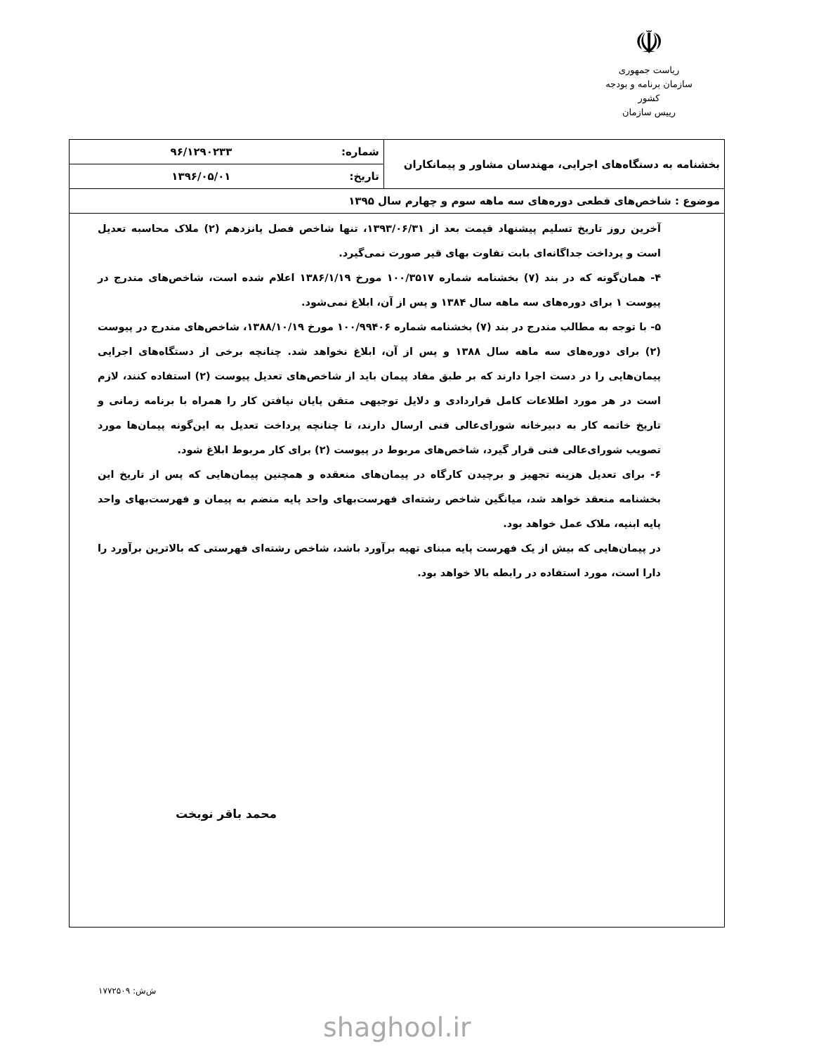☫
ریاست جمهوری
سازمان برنامه و بودجه کشور
رییس سازمان
| بخشنامه به دستگاه‌های اجرایی، مهندسان مشاور و پیمانکاران | شماره: | ۹۶/۱۲۹۰۲۳۳ |
| | تاریخ: | ۱۳۹۶/۰۵/۰۱ |
| موضوع : شاخص‌های قطعی دوره‌های سه ماهه سوم و چهارم سال ۱۳۹۵ | | |
آخرین روز تاریخ تسلیم پیشنهاد قیمت بعد از ۱۳۹۳/۰۶/۳۱، تنها شاخص فصل پانزدهم (۲) ملاک محاسبه تعدیل است و پرداخت جداگانه‌ای بابت تفاوت بهای قیر صورت نمی‌گیرد.
۴- همان‌گونه که در بند (۷) بخشنامه شماره ۱۰۰/۳۵۱۷ مورخ ۱۳۸۶/۱/۱۹ اعلام شده است، شاخص‌های مندرج در پیوست ۱ برای دوره‌های سه ماهه سال ۱۳۸۴ و پس از آن، ابلاغ نمی‌شود.
۵- با توجه به مطالب مندرج در بند (۷) بخشنامه شماره ۱۰۰/۹۹۴۰۶ مورخ ۱۳۸۸/۱۰/۱۹، شاخص‌های مندرج در پیوست (۲) برای دوره‌های سه ماهه سال ۱۳۸۸ و پس از آن، ابلاغ نخواهد شد. چنانچه برخی از دستگاه‌های اجرایی پیمان‌هایی را در دست اجرا دارند که بر طبق مفاد پیمان باید از شاخص‌های تعدیل پیوست (۲) استفاده کنند، لازم است در هر مورد اطلاعات کامل قراردادی و دلایل توجیهی متقن پایان نیافتن کار را همراه با برنامه زمانی و تاریخ خاتمه کار به دبیرخانه شورای‌عالی فنی ارسال دارند، تا چنانچه پرداخت تعدیل به این‌گونه پیمان‌ها مورد تصویب شورای‌عالی فنی قرار گیرد، شاخص‌های مربوط در پیوست (۲) برای کار مربوط ابلاغ شود.
۶- برای تعدیل هزینه تجهیز و برچیدن کارگاه در پیمان‌های منعقده و همچنین پیمان‌هایی که پس از تاریخ این بخشنامه منعقد خواهد شد، میانگین شاخص رشته‌ای فهرست‌بهای واحد پایه منضم به پیمان و فهرست‌بهای واحد پایه ابنیه، ملاک عمل خواهد بود.
در پیمان‌هایی که بیش از یک فهرست پایه مبنای تهیه برآورد باشد، شاخص رشته‌ای فهرستی که بالاترین برآورد را دارا است، مورد استفاده در رابطه بالا خواهد بود.
محمد باقر نوبخت
ش‌ش: ۱۷۷۲۵۰۹
shaghool.ir